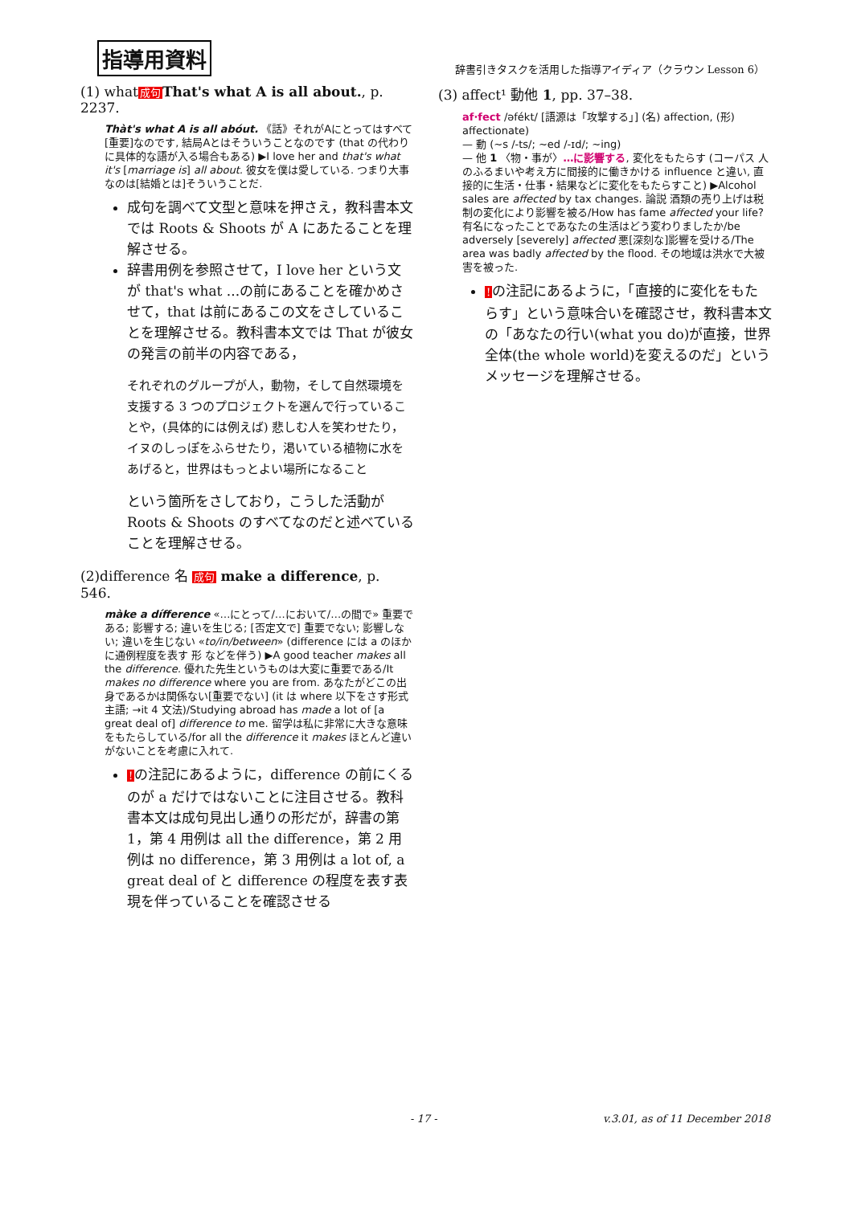指導用資料
辞書引きタスクを活用した指導アイディア（クラウン Lesson 6）
(1) what成句 That's what A is all about., p. 2237.
Thàt's what A is all abóut. 《話》それがAにとってはすべて[重要]なのです, 結局Aとはそういうことなのです (that の代わりに具体的な語が入る場合もある) ▶I love her and that's what it's [marriage is] all about. 彼女を僕は愛している. つまり大事なのは[結婚とは]そういうことだ.
成句を調べて文型と意味を押さえ，教科書本文では Roots & Shoots が A にあたることを理解させる。
辞書用例を参照させて，I love her という文が that's what ...の前にあることを確かめさせて，that は前にあるこの文をさしていることを理解させる。教科書本文では That が彼女の発言の前半の内容である，
それぞれのグループが人，動物，そして自然環境を支援する 3 つのプロジェクトを選んで行っていることや，(具体的には例えば) 悲しむ人を笑わせたり，イヌのしっぽをふらせたり，渇いている植物に水をあげると，世界はもっとよい場所になること
という箇所をさしており，こうした活動が Roots & Shoots のすべてなのだと述べていることを理解させる。
(2)difference 名 成句 make a difference, p. 546.
màke a dífference «…にとって/…において/…の間で» 重要である; 影響する; 違いを生じる; [否定文で] 重要でない; 影響しない; 違いを生じない «to/in/between» (difference には a のほかに通例程度を表す 形 などを伴う) ▶A good teacher makes all the difference. 優れた先生というものは大変に重要である/It makes no difference where you are from. あなたがどこの出身であるかは関係ない[重要でない] (it は where 以下をさす形式主語; →it 4 文法)/Studying abroad has made a lot of [a great deal of] difference to me. 留学は私に非常に大きな意味をもたらしている/for all the difference it makes ほとんど違いがないことを考慮に入れて.
!の注記にあるように，difference の前にくるのが a だけではないことに注目させる。教科書本文は成句見出し通りの形だが，辞書の第 1，第 4 用例は all the difference，第 2 用例は no difference，第 3 用例は a lot of, a great deal of と difference の程度を表す表現を伴っていることを確認させる
(3) affect¹ 動他 1, pp. 37–38.
af·fect /əfékt/ [語源は「攻撃する」] (名) affection, (形) affectionate)
— 動 (~s /-ts/; ~ed /-ɪd/; ~ing)
— 他 1 〈物・事が〉…に影響する, 変化をもたらす (コーパス 人のふるまいや考え方に間接的に働きかける influence と違い, 直接的に生活・仕事・結果などに変化をもたらすこと) ▶Alcohol sales are affected by tax changes. 論説 酒類の売り上げは税制の変化により影響を被る/How has fame affected your life? 有名になったことであなたの生活はどう変わりましたか/be adversely [severely] affected 悪[深刻な]影響を受ける/The area was badly affected by the flood. その地域は洪水で大被害を被った.
!の注記にあるように，「直接的に変化をもたらす」という意味合いを確認させ，教科書本文の「あなたの行い(what you do)が直接，世界全体(the whole world)を変えるのだ」というメッセージを理解させる。
- 17 - v.3.01, as of 11 December 2018